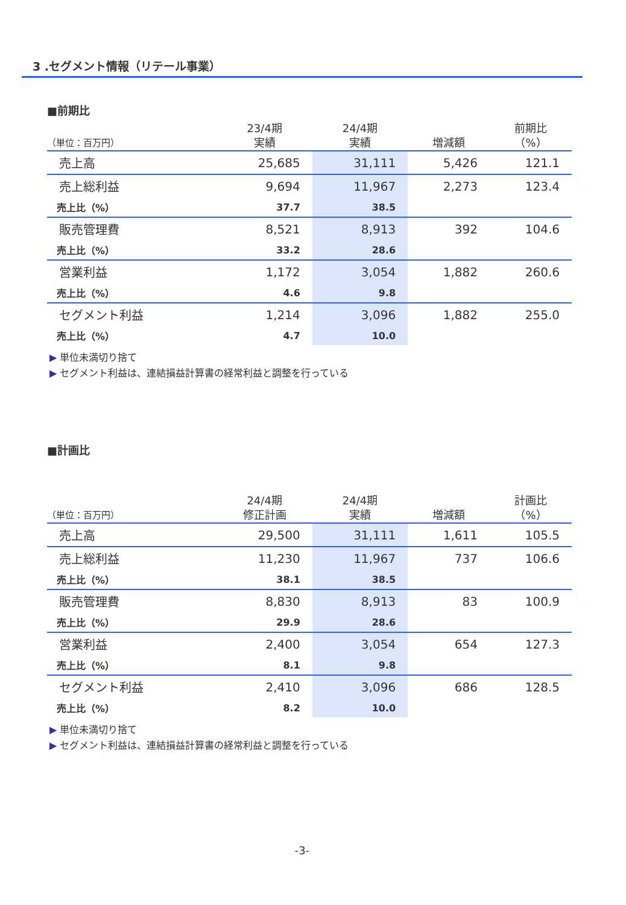3 .セグメント情報（リテール事業）
■前期比
| （単位：百万円） | 23/4期 実績 | 24/4期 実績 | 増減額 | 前期比 （%） |
| --- | --- | --- | --- | --- |
| 売上高 | 25,685 | 31,111 | 5,426 | 121.1 |
| 売上総利益 | 9,694 | 11,967 | 2,273 | 123.4 |
| 売上比（%） | 37.7 | 38.5 | | |
| 販売管理費 | 8,521 | 8,913 | 392 | 104.6 |
| 売上比（%） | 33.2 | 28.6 | | |
| 営業利益 | 1,172 | 3,054 | 1,882 | 260.6 |
| 売上比（%） | 4.6 | 9.8 | | |
| セグメント利益 | 1,214 | 3,096 | 1,882 | 255.0 |
| 売上比（%） | 4.7 | 10.0 | | |
▶ 単位未満切り捨て
▶ セグメント利益は、連結損益計算書の経常利益と調整を行っている
■計画比
| （単位：百万円） | 24/4期 修正計画 | 24/4期 実績 | 増減額 | 計画比 （%） |
| --- | --- | --- | --- | --- |
| 売上高 | 29,500 | 31,111 | 1,611 | 105.5 |
| 売上総利益 | 11,230 | 11,967 | 737 | 106.6 |
| 売上比（%） | 38.1 | 38.5 | | |
| 販売管理費 | 8,830 | 8,913 | 83 | 100.9 |
| 売上比（%） | 29.9 | 28.6 | | |
| 営業利益 | 2,400 | 3,054 | 654 | 127.3 |
| 売上比（%） | 8.1 | 9.8 | | |
| セグメント利益 | 2,410 | 3,096 | 686 | 128.5 |
| 売上比（%） | 8.2 | 10.0 | | |
▶ 単位未満切り捨て
▶ セグメント利益は、連結損益計算書の経常利益と調整を行っている
-3-